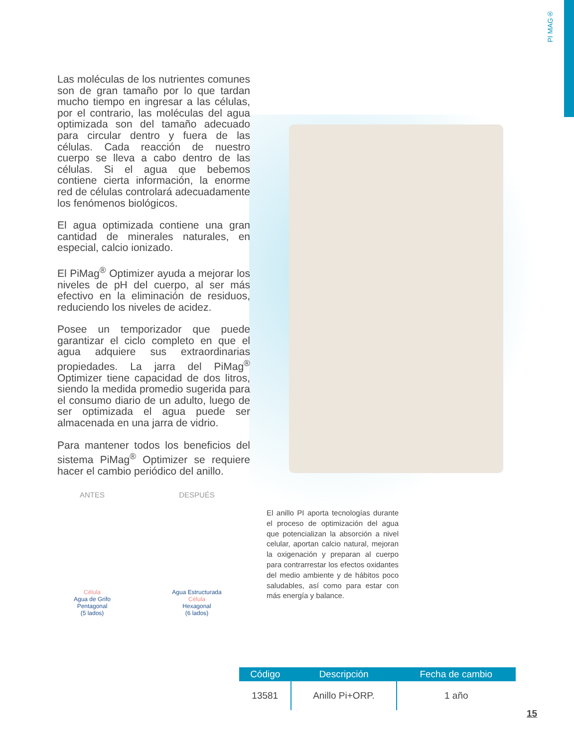PI MAG®
Las moléculas de los nutrientes comunes son de gran tamaño por lo que tardan mucho tiempo en ingresar a las células, por el contrario, las moléculas del agua optimizada son del tamaño adecuado para circular dentro y fuera de las células. Cada reacción de nuestro cuerpo se lleva a cabo dentro de las células. Si el agua que bebemos contiene cierta información, la enorme red de células controlará adecuadamente los fenómenos biológicos.
El agua optimizada contiene una gran cantidad de minerales naturales, en especial, calcio ionizado.
El PiMag<sup>®</sup> Optimizer ayuda a mejorar los niveles de pH del cuerpo, al ser más efectivo en la eliminación de residuos, reduciendo los niveles de acidez.
Posee un temporizador que puede garantizar el ciclo completo en que el agua adquiere sus extraordinarias propiedades. La jarra del PiMag<sup>®</sup> Optimizer tiene capacidad de dos litros, siendo la medida promedio sugerida para el consumo diario de un adulto, luego de ser optimizada el agua puede ser almacenada en una jarra de vidrio.
Para mantener todos los beneficios del sistema PiMag<sup>®</sup> Optimizer se requiere hacer el cambio periódico del anillo.
ANTES
Célula
Agua de Grifo
Pentagonal
(5 lados)
DESPUÉS
Agua Estructurada
Célula
Hexagonal
(6 lados)
El anillo PI aporta tecnologías durante el proceso de optimización del agua que potencializan la absorción a nivel celular, aportan calcio natural, mejoran la oxigenación y preparan al cuerpo para contrarrestar los efectos oxidantes del medio ambiente y de hábitos poco saludables, así como para estar con más energía y balance.
| Código | Descripción | Fecha de cambio |
| --- | --- | --- |
| 13581 | Anillo Pi+ORP. | 1 año |
15